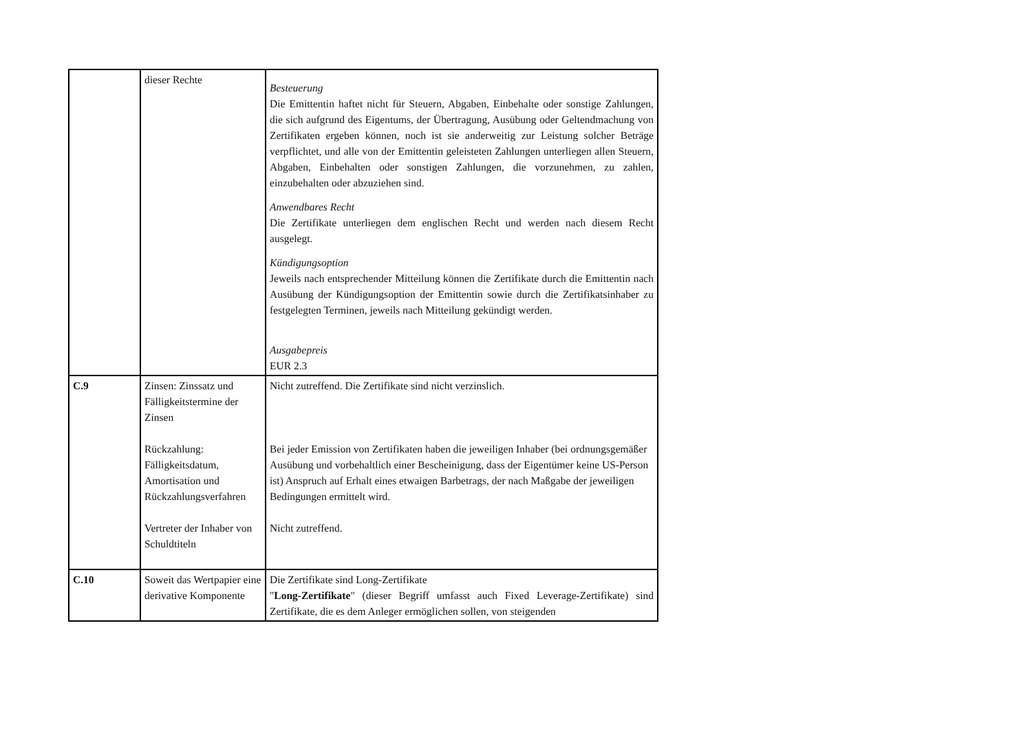| | dieser Rechte | Besteuerung Die Emittentin haftet nicht für Steuern, Abgaben, Einbehalte oder sonstige Zahlungen, die sich aufgrund des Eigentums, der Übertragung, Ausübung oder Geltendmachung von Zertifikaten ergeben können, noch ist sie anderweitig zur Leistung solcher Beträge verpflichtet, und alle von der Emittentin geleisteten Zahlungen unterliegen allen Steuern, Abgaben, Einbehalten oder sonstigen Zahlungen, die vorzunehmen, zu zahlen, einzubehalten oder abzuziehen sind. Anwendbares Recht Die Zertifikate unterliegen dem englischen Recht und werden nach diesem Recht ausgelegt. Kündigungsoption Jeweils nach entsprechender Mitteilung können die Zertifikate durch die Emittentin nach Ausübung der Kündigungsoption der Emittentin sowie durch die Zertifikatsinhaber zu festgelegten Terminen, jeweils nach Mitteilung gekündigt werden. Ausgabepreis EUR 2.3 |
| C.9 | Zinsen: Zinssatz und Fälligkeitstermine der Zinsen Rückzahlung: Fälligkeitsdatum, Amortisation und Rückzahlungsverfahren Vertreter der Inhaber von Schuldtiteln | Nicht zutreffend. Die Zertifikate sind nicht verzinslich. Bei jeder Emission von Zertifikaten haben die jeweiligen Inhaber (bei ordnungsgemäßer Ausübung und vorbehaltlich einer Bescheinigung, dass der Eigentümer keine US-Person ist) Anspruch auf Erhalt eines etwaigen Barbetrags, der nach Maßgabe der jeweiligen Bedingungen ermittelt wird. Nicht zutreffend. |
| C.10 | Soweit das Wertpapier eine derivative Komponente | Die Zertifikate sind Long-Zertifikate " Long-Zertifikate " (dieser Begriff umfasst auch Fixed Leverage-Zertifikate) sind Zertifikate, die es dem Anleger ermöglichen sollen, von steigenden |